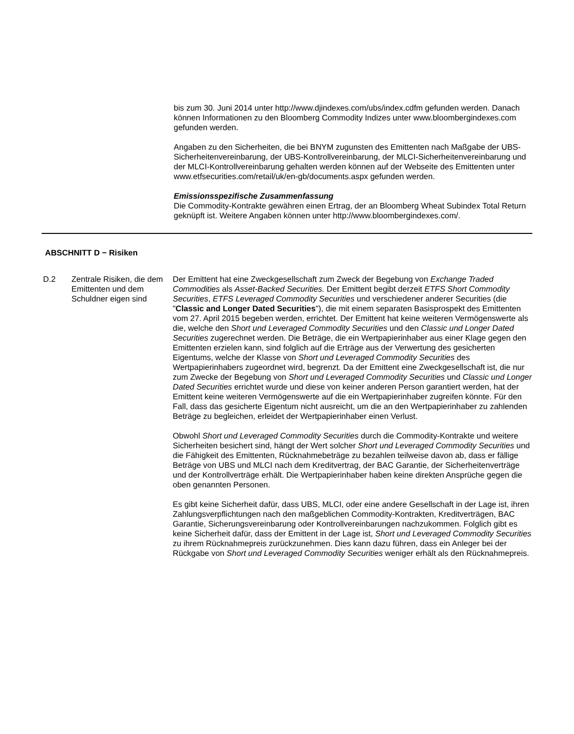bis zum 30. Juni 2014 unter http://www.djindexes.com/ubs/index.cdfm gefunden werden. Danach können Informationen zu den Bloomberg Commodity Indizes unter www.bloombergindexes.com gefunden werden.
Angaben zu den Sicherheiten, die bei BNYM zugunsten des Emittenten nach Maßgabe der UBS-Sicherheitenvereinbarung, der UBS-Kontrollvereinbarung, der MLCI-Sicherheitenvereinbarung und der MLCI-Kontrollvereinbarung gehalten werden können auf der Webseite des Emittenten unter www.etfsecurities.com/retail/uk/en-gb/documents.aspx gefunden werden.
Emissionsspezifische Zusammenfassung
Die Commodity-Kontrakte gewähren einen Ertrag, der an Bloomberg Wheat Subindex Total Return geknüpft ist. Weitere Angaben können unter http://www.bloombergindexes.com/.
ABSCHNITT D − Risiken
D.2 Zentrale Risiken, die dem Emittenten und dem Schuldner eigen sind
Der Emittent hat eine Zweckgesellschaft zum Zweck der Begebung von Exchange Traded Commodities als Asset-Backed Securities. Der Emittent begibt derzeit ETFS Short Commodity Securities, ETFS Leveraged Commodity Securities und verschiedener anderer Securities (die "Classic and Longer Dated Securities"), die mit einem separaten Basisprospekt des Emittenten vom 27. April 2015 begeben werden, errichtet. Der Emittent hat keine weiteren Vermögenswerte als die, welche den Short und Leveraged Commodity Securities und den Classic und Longer Dated Securities zugerechnet werden. Die Beträge, die ein Wertpapierinhaber aus einer Klage gegen den Emittenten erzielen kann, sind folglich auf die Erträge aus der Verwertung des gesicherten Eigentums, welche der Klasse von Short und Leveraged Commodity Securities des Wertpapierinhabers zugeordnet wird, begrenzt. Da der Emittent eine Zweckgesellschaft ist, die nur zum Zwecke der Begebung von Short und Leveraged Commodity Securities und Classic und Longer Dated Securities errichtet wurde und diese von keiner anderen Person garantiert werden, hat der Emittent keine weiteren Vermögenswerte auf die ein Wertpapierinhaber zugreifen könnte. Für den Fall, dass das gesicherte Eigentum nicht ausreicht, um die an den Wertpapierinhaber zu zahlenden Beträge zu begleichen, erleidet der Wertpapierinhaber einen Verlust.
Obwohl Short und Leveraged Commodity Securities durch die Commodity-Kontrakte und weitere Sicherheiten besichert sind, hängt der Wert solcher Short und Leveraged Commodity Securities und die Fähigkeit des Emittenten, Rücknahmebeträge zu bezahlen teilweise davon ab, dass er fällige Beträge von UBS und MLCI nach dem Kreditvertrag, der BAC Garantie, der Sicherheitenverträge und der Kontrollverträge erhält. Die Wertpapierinhaber haben keine direkten Ansprüche gegen die oben genannten Personen.
Es gibt keine Sicherheit dafür, dass UBS, MLCI, oder eine andere Gesellschaft in der Lage ist, ihren Zahlungsverpflichtungen nach den maßgeblichen Commodity-Kontrakten, Kreditverträgen, BAC Garantie, Sicherungsvereinbarung oder Kontrollvereinbarungen nachzukommen. Folglich gibt es keine Sicherheit dafür, dass der Emittent in der Lage ist, Short und Leveraged Commodity Securities zu ihrem Rücknahmepreis zurückzunehmen. Dies kann dazu führen, dass ein Anleger bei der Rückgabe von Short und Leveraged Commodity Securities weniger erhält als den Rücknahmepreis.